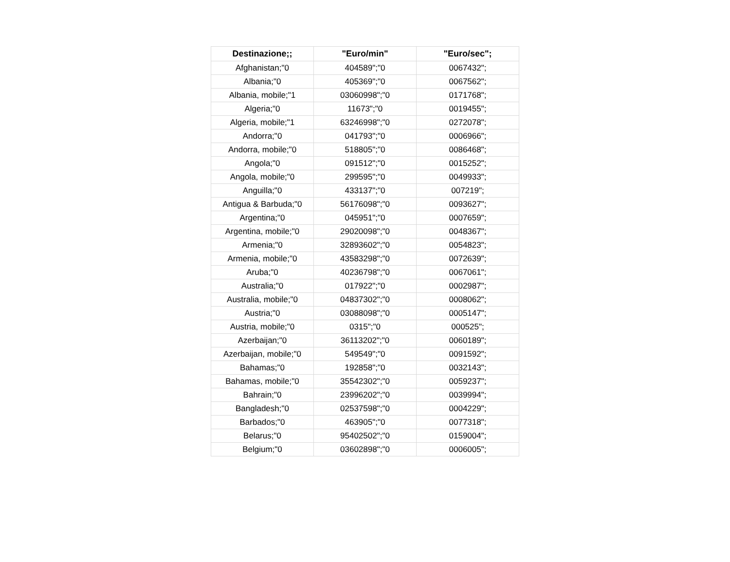| Destinazione;; | "Euro/min" | "Euro/sec"; |
| --- | --- | --- |
| Afghanistan;"0 | 404589";"0 | 0067432"; |
| Albania;"0 | 405369";"0 | 0067562"; |
| Albania, mobile;"1 | 03060998";"0 | 0171768"; |
| Algeria;"0 | 11673";"0 | 0019455"; |
| Algeria, mobile;"1 | 63246998";"0 | 0272078"; |
| Andorra;"0 | 041793";"0 | 0006966"; |
| Andorra, mobile;"0 | 518805";"0 | 0086468"; |
| Angola;"0 | 091512";"0 | 0015252"; |
| Angola, mobile;"0 | 299595";"0 | 0049933"; |
| Anguilla;"0 | 433137";"0 | 007219"; |
| Antigua & Barbuda;"0 | 56176098";"0 | 0093627"; |
| Argentina;"0 | 045951";"0 | 0007659"; |
| Argentina, mobile;"0 | 29020098";"0 | 0048367"; |
| Armenia;"0 | 32893602";"0 | 0054823"; |
| Armenia, mobile;"0 | 43583298";"0 | 0072639"; |
| Aruba;"0 | 40236798";"0 | 0067061"; |
| Australia;"0 | 017922";"0 | 0002987"; |
| Australia, mobile;"0 | 04837302";"0 | 0008062"; |
| Austria;"0 | 03088098";"0 | 0005147"; |
| Austria, mobile;"0 | 0315";"0 | 000525"; |
| Azerbaijan;"0 | 36113202";"0 | 0060189"; |
| Azerbaijan, mobile;"0 | 549549";"0 | 0091592"; |
| Bahamas;"0 | 192858";"0 | 0032143"; |
| Bahamas, mobile;"0 | 35542302";"0 | 0059237"; |
| Bahrain;"0 | 23996202";"0 | 0039994"; |
| Bangladesh;"0 | 02537598";"0 | 0004229"; |
| Barbados;"0 | 463905";"0 | 0077318"; |
| Belarus;"0 | 95402502";"0 | 0159004"; |
| Belgium;"0 | 03602898";"0 | 0006005"; |